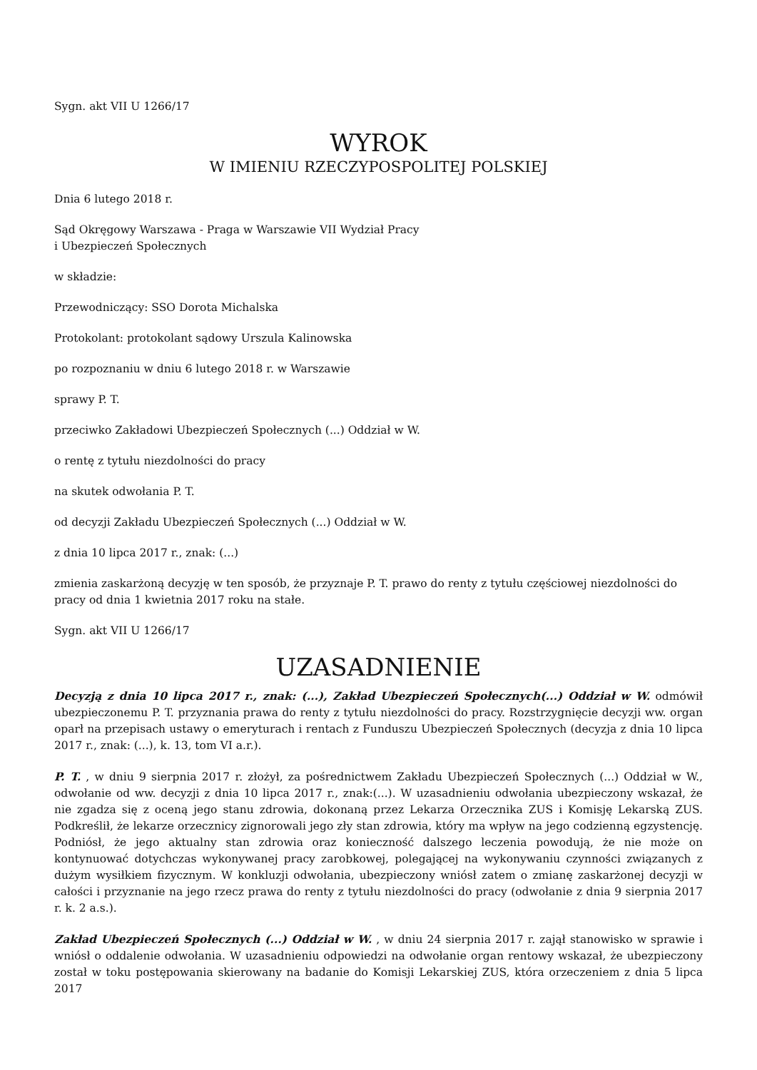Sygn. akt VII U 1266/17
WYROK
W IMIENIU RZECZYPOSPOLITEJ POLSKIEJ
Dnia 6 lutego 2018 r.
Sąd Okręgowy Warszawa - Praga w Warszawie VII Wydział Pracy
i Ubezpieczeń Społecznych
w składzie:
Przewodniczący: SSO Dorota Michalska
Protokolant: protokolant sądowy Urszula Kalinowska
po rozpoznaniu w dniu 6 lutego 2018 r. w Warszawie
sprawy P. T.
przeciwko Zakładowi Ubezpieczeń Społecznych (...) Oddział w W.
o rentę z tytułu niezdolności do pracy
na skutek odwołania P. T.
od decyzji Zakładu Ubezpieczeń Społecznych (...) Oddział w W.
z dnia 10 lipca 2017 r., znak: (...)
zmienia zaskarżoną decyzję w ten sposób, że przyznaje P. T. prawo do renty z tytułu częściowej niezdolności do pracy od dnia 1 kwietnia 2017 roku na stałe.
Sygn. akt VII U 1266/17
UZASADNIENIE
Decyzją z dnia 10 lipca 2017 r., znak: (...), Zakład Ubezpieczeń Społecznych(...) Oddział w W. odmówił ubezpieczonemu P. T. przyznania prawa do renty z tytułu niezdolności do pracy. Rozstrzygnięcie decyzji ww. organ oparł na przepisach ustawy o emeryturach i rentach z Funduszu Ubezpieczeń Społecznych (decyzja z dnia 10 lipca 2017 r., znak: (...), k. 13, tom VI a.r.).
P. T. , w dniu 9 sierpnia 2017 r. złożył, za pośrednictwem Zakładu Ubezpieczeń Społecznych (...) Oddział w W., odwołanie od ww. decyzji z dnia 10 lipca 2017 r., znak:(...). W uzasadnieniu odwołania ubezpieczony wskazał, że nie zgadza się z oceną jego stanu zdrowia, dokonaną przez Lekarza Orzecznika ZUS i Komisję Lekarską ZUS. Podkreślił, że lekarze orzecznicy zignorowali jego zły stan zdrowia, który ma wpływ na jego codzienną egzystencję. Podniósł, że jego aktualny stan zdrowia oraz konieczność dalszego leczenia powodują, że nie może on kontynuować dotychczas wykonywanej pracy zarobkowej, polegającej na wykonywaniu czynności związanych z dużym wysiłkiem fizycznym. W konkluzji odwołania, ubezpieczony wniósł zatem o zmianę zaskarżonej decyzji w całości i przyznanie na jego rzecz prawa do renty z tytułu niezdolności do pracy (odwołanie z dnia 9 sierpnia 2017 r. k. 2 a.s.).
Zakład Ubezpieczeń Społecznych (...) Oddział w W. , w dniu 24 sierpnia 2017 r. zajął stanowisko w sprawie i wniósł o oddalenie odwołania. W uzasadnieniu odpowiedzi na odwołanie organ rentowy wskazał, że ubezpieczony został w toku postępowania skierowany na badanie do Komisji Lekarskiej ZUS, która orzeczeniem z dnia 5 lipca 2017